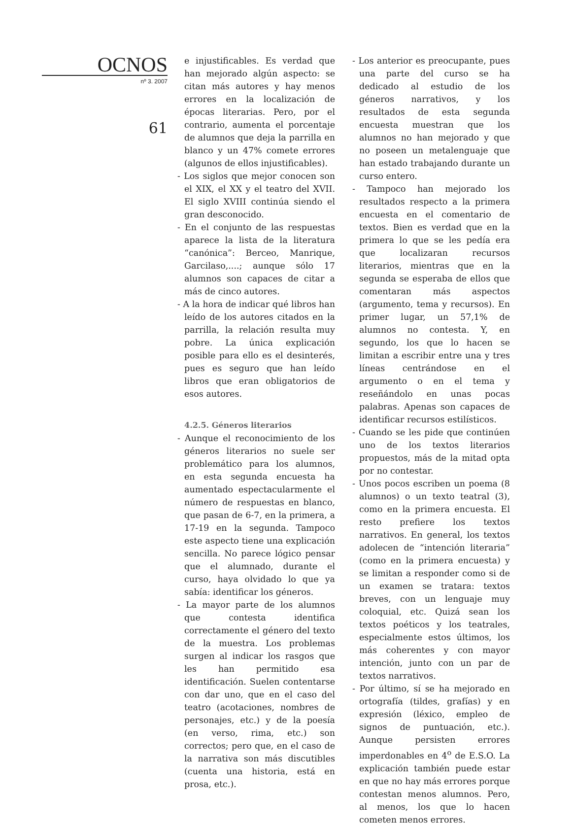OCNOS
nº 3. 2007
61
e injustificables. Es verdad que han mejorado algún aspecto: se citan más autores y hay menos errores en la localización de épocas literarias. Pero, por el contrario, aumenta el porcentaje de alumnos que deja la parrilla en blanco y un 47% comete errores (algunos de ellos injustificables).
- Los siglos que mejor conocen son el XIX, el XX y el teatro del XVII. El siglo XVIII continúa siendo el gran desconocido.
- En el conjunto de las respuestas aparece la lista de la literatura “canónica”: Berceo, Manrique, Garcilaso,....; aunque sólo 17 alumnos son capaces de citar a más de cinco autores.
- A la hora de indicar qué libros han leído de los autores citados en la parrilla, la relación resulta muy pobre. La única explicación posible para ello es el desinterés, pues es seguro que han leído libros que eran obligatorios de esos autores.
4.2.5. Géneros literarios
- Aunque el reconocimiento de los géneros literarios no suele ser problemático para los alumnos, en esta segunda encuesta ha aumentado espectacularmente el número de respuestas en blanco, que pasan de 6-7, en la primera, a 17-19 en la segunda. Tampoco este aspecto tiene una explicación sencilla. No parece lógico pensar que el alumnado, durante el curso, haya olvidado lo que ya sabía: identificar los géneros.
- La mayor parte de los alumnos que contesta identifica correctamente el género del texto de la muestra. Los problemas surgen al indicar los rasgos que les han permitido esa identificación. Suelen contentarse con dar uno, que en el caso del teatro (acotaciones, nombres de personajes, etc.) y de la poesía (en verso, rima, etc.) son correctos; pero que, en el caso de la narrativa son más discutibles (cuenta una historia, está en prosa, etc.).
- Los anterior es preocupante, pues una parte del curso se ha dedicado al estudio de los géneros narrativos, y los resultados de esta segunda encuesta muestran que los alumnos no han mejorado y que no poseen un metalenguaje que han estado trabajando durante un curso entero.
- Tampoco han mejorado los resultados respecto a la primera encuesta en el comentario de textos. Bien es verdad que en la primera lo que se les pedía era que localizaran recursos literarios, mientras que en la segunda se esperaba de ellos que comentaran más aspectos (argumento, tema y recursos). En primer lugar, un 57,1% de alumnos no contesta. Y, en segundo, los que lo hacen se limitan a escribir entre una y tres líneas centrándose en el argumento o en el tema y reseñándolo en unas pocas palabras. Apenas son capaces de identificar recursos estilísticos.
- Cuando se les pide que continúen uno de los textos literarios propuestos, más de la mitad opta por no contestar.
- Unos pocos escriben un poema (8 alumnos) o un texto teatral (3), como en la primera encuesta. El resto prefiere los textos narrativos. En general, los textos adolecen de “intención literaria” (como en la primera encuesta) y se limitan a responder como si de un examen se tratara: textos breves, con un lenguaje muy coloquial, etc. Quizá sean los textos poéticos y los teatrales, especialmente estos últimos, los más coherentes y con mayor intención, junto con un par de textos narrativos.
- Por último, sí se ha mejorado en ortografía (tildes, grafías) y en expresión (léxico, empleo de signos de puntuación, etc.). Aunque persisten errores imperdonables en 4<sup>o</sup> de E.S.O. La explicación también puede estar en que no hay más errores porque contestan menos alumnos. Pero, al menos, los que lo hacen cometen menos errores.